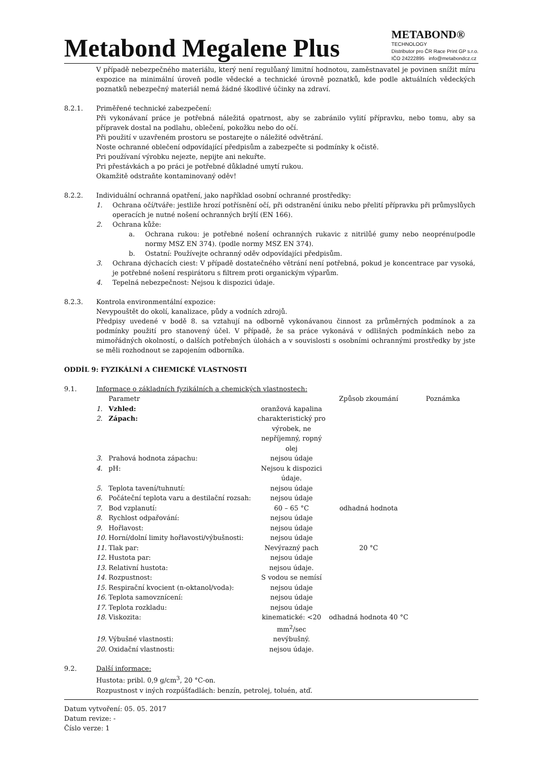Metabond Megalene Plus
METABOND®
TECHNOLOGY
Distributor pro ČR Race Print GP s.r.o.
IČO 24222895 info@metabondcz.cz
V případě nebezpečného materiálu, který není regulůaný limitní hodnotou, zaměstnavatel je povinen snížit míru expozice na minimální úroveň podle vědecké a technické úrovně poznatků, kde podle aktuálních vědeckých poznatků nebezpečný materiál nemá žádné škodlivé účinky na zdraví.
8.2.1. Priměřené technické zabezpečení:
Při vykonávaní práce je potřebná náležitá opatrnost, aby se zabránilo vylití přípravku, nebo tomu, aby sa přípravek dostal na podlahu, oblečení, pokožku nebo do očí.
Při použití v uzavřeném prostoru se postarejte o náležité odvětrání.
Noste ochranné oblečení odpovídající předpisům a zabezpečte si podmínky k očistě.
Pri používaní výrobku nejezte, nepijte ani nekuřte.
Pri přestávkách a po práci je potřebné důkladné umytí rukou.
Okamžitě odstraňte kontaminovaný oděv!
8.2.2. Individuální ochranná opatření, jako například osobní ochranné prostředky:
1. Ochrana očí/tváře: jestliže hrozí potřísnění očí, při odstranění úniku nebo přelití přípravku při průmyslůych operacích je nutné nošení ochranných brýlí (EN 166).
2. Ochrana kůže:
a. Ochrana rukou: je potřebné nošení ochranných rukavic z nitrilůé gumy nebo neoprénu(podle normy MSZ EN 374). (podle normy MSZ EN 374).
b. Ostatní: Používejte ochranný oděv odpovídajíci předpisům.
3. Ochrana dýchacích ciest: V případě dostatečného větrání není potřebná, pokud je koncentrace par vysoká, je potřebné nošení respirátoru s filtrem proti organickým výparům.
4. Tepelná nebezpečnost: Nejsou k dispozici údaje.
8.2.3. Kontrola environmentální expozice:
Nevypouštět do okolí, kanalizace, půdy a vodních zdrojů.
Předpisy uvedené v bodě 8. sa vztahují na odborně vykonávanou činnost za průměrných podmínok a za podmínky použití pro stanovený účel. V případě, že sa práce vykonává v odlišných podmínkách nebo za mimořádných okolností, o dalších potřebných úlohách a v souvislosti s osobními ochrannými prostředky by jste se měli rozhodnout se zapojením odborníka.
ODDÍL 9: FYZIKÁLNÍ A CHEMICKÉ VLASTNOSTI
9.1. Informace o základních fyzikálních a chemických vlastnostech:
| | Parametr | | Způsob zkoumání | Poznámka |
| 1. | Vzhled: | oranžová kapalina | | |
| 2. | Zápach: | charakteristický pro výrobek, ne nepříjemný, ropný olej | | |
| 3. | Prahová hodnota zápachu: | nejsou údaje | | |
| 4. | pH: | Nejsou k dispozici údaje. | | |
| 5. | Teplota tavení/tuhnutí: | nejsou údaje | | |
| 6. | Počáteční teplota varu a destilační rozsah: | nejsou údaje | | |
| 7. | Bod vzplanutí: | 60 – 65 °C | odhadná hodnota | |
| 8. | Rychlost odpařování: | nejsou údaje | | |
| 9. | Hořlavost: | nejsou údaje | | |
| 10. | Horní/dolní limity hořlavosti/výbušnosti: | nejsou údaje | | |
| 11. | Tlak par: | Nevýrazný pach | 20 °C | |
| 12. | Hustota par: | nejsou údaje | | |
| 13. | Relativní hustota: | nejsou údaje. | | |
| 14. | Rozpustnost: | S vodou se nemísí | | |
| 15. | Respirační kvocient (n-oktanol/voda): | nejsou údaje | | |
| 16. | Teplota samovznícení: | nejsou údaje | | |
| 17. | Teplota rozkladu: | nejsou údaje | | |
| 18. | Viskozita: | kinematické: <20 mm<sup>2</sup>/sec | odhadná hodnota 40 °C | |
| 19. | Výbušné vlastnosti: | nevýbušný. | | |
| 20. | Oxidační vlastnosti: | nejsou údaje. | | |
9.2. Další informace:
Hustota: pribl. 0,9 g/cm<sup>3</sup>, 20 °C-on.
Rozpustnost v iných rozpúšťadlách: benzín, petrolej, toluén, atď.
Datum vytvoření: 05. 05. 2017
Datum revize: -
Číslo verze: 1